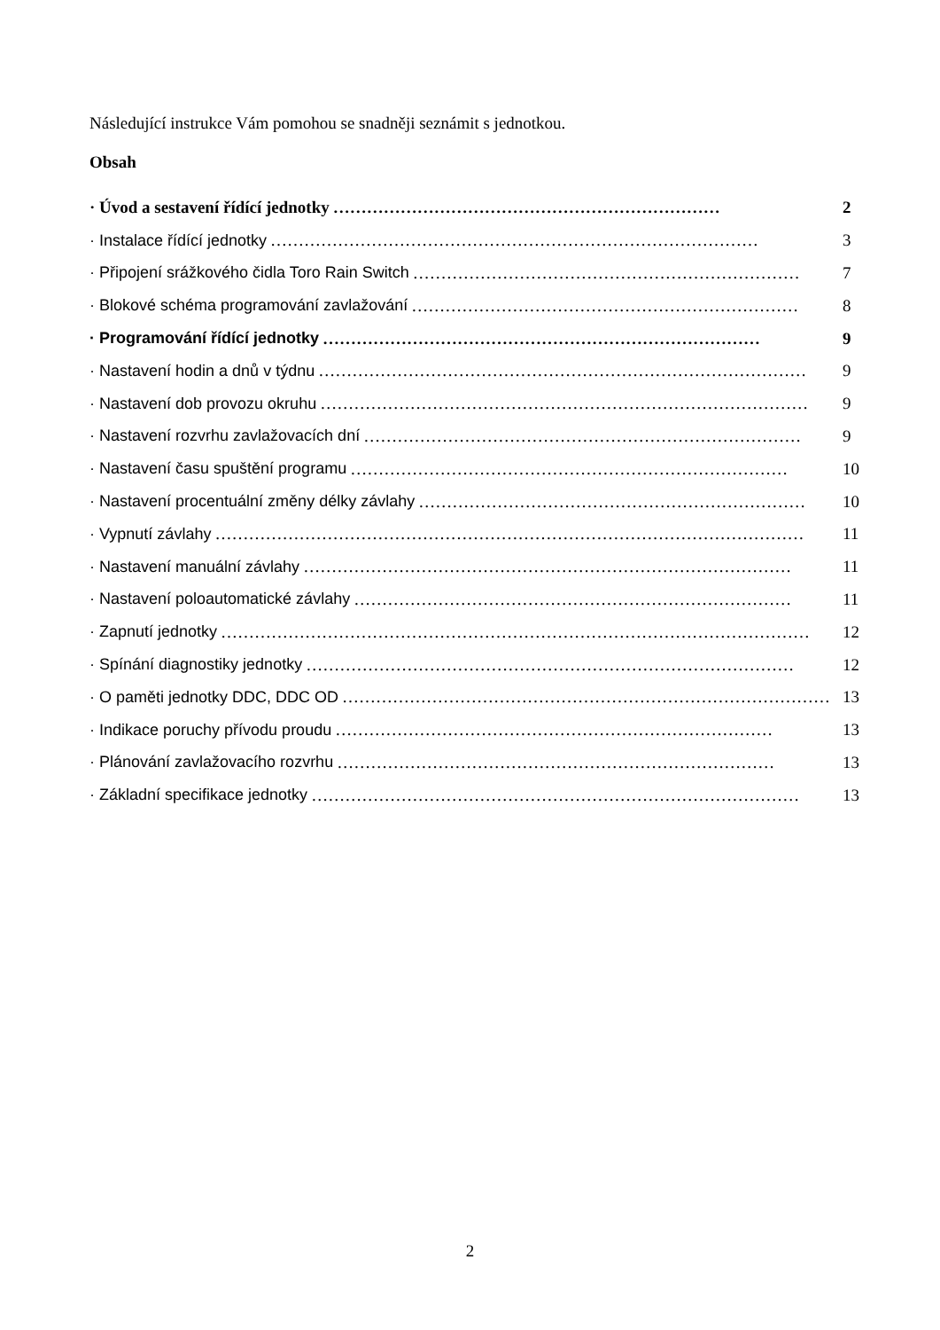Následující instrukce Vám pomohou se snadněji seznámit s jednotkou.
Obsah
· Úvod a sestavení řídící jednotky …………………………………………………………… 2
· Instalace řídící jednotky …………………………………………………………………………… 3
· Připojení srážkového čidla Toro Rain Switch …………………………………………………………… 7
· Blokové schéma programování zavlažování …………………………………………………………… 8
· Programování řídící jednotky …………………………………………………………………… 9
· Nastavení hodin a dnů v týdnu …………………………………………………………………………… 9
· Nastavení dob provozu okruhu …………………………………………………………………………… 9
· Nastavení rozvrhu zavlažovacích dní …………………………………………………………………… 9
· Nastavení času spuštění programu …………………………………………………………………… 10
· Nastavení procentuální změny délky závlahy …………………………………………………………… 10
· Vypnutí závlahy …………………………………………………………………………………………… 11
· Nastavení manuální závlahy …………………………………………………………………………… 11
· Nastavení poloautomatické závlahy …………………………………………………………………… 11
· Zapnutí jednotky …………………………………………………………………………………………… 12
· Spínání diagnostiky jednotky …………………………………………………………………………… 12
· O paměti jednotky DDC, DDC OD …………………………………………………………………………… 13
· Indikace poruchy přívodu proudu …………………………………………………………………… 13
· Plánování zavlažovacího rozvrhu …………………………………………………………………… 13
· Základní specifikace jednotky …………………………………………………………………………… 13
2